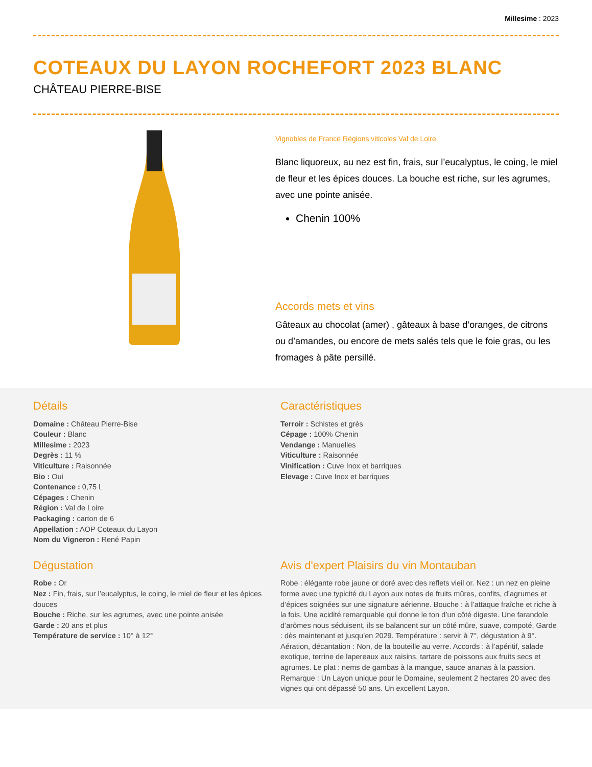Millesime : 2023
COTEAUX DU LAYON ROCHEFORT 2023 BLANC
CHÂTEAU PIERRE-BISE
Vignobles de France Régions viticoles Val de Loire
Blanc liquoreux, au nez est fin, frais, sur l’eucalyptus, le coing, le miel de fleur et les épices douces. La bouche est riche, sur les agrumes, avec une pointe anisée.
Chenin 100%
Accords mets et vins
Gâteaux au chocolat (amer) , gâteaux à base d’oranges, de citrons ou d’amandes, ou encore de mets salés tels que le foie gras, ou les fromages à pâte persillé.
Détails
Domaine : Château Pierre-Bise
Couleur : Blanc
Millesime : 2023
Degrès : 11 %
Viticulture : Raisonnée
Bio : Oui
Contenance : 0,75 L
Cépages : Chenin
Région : Val de Loire
Packaging : carton de 6
Appellation : AOP Coteaux du Layon
Nom du Vigneron : René Papin
Caractéristiques
Terroir : Schistes et grès
Cépage : 100% Chenin
Vendange : Manuelles
Viticulture : Raisonnée
Vinification : Cuve Inox et barriques
Elevage : Cuve Inox et barriques
Dégustation
Robe : Or
Nez : Fin, frais, sur l’eucalyptus, le coing, le miel de fleur et les épices douces
Bouche : Riche, sur les agrumes, avec une pointe anisée
Garde : 20 ans et plus
Température de service : 10° à 12°
Avis d'expert Plaisirs du vin Montauban
Robe : élégante robe jaune or doré avec des reflets vieil or. Nez : un nez en pleine forme avec une typicité du Layon aux notes de fruits mûres, confits, d’agrumes et d’épices soignées sur une signature aérienne. Bouche : à l’attaque fraîche et riche à la fois. Une acidité remarquable qui donne le ton d’un côté digeste. Une farandole d’arômes nous séduisent, ils se balancent sur un côté mûre, suave, compoté, Garde : dès maintenant et jusqu’en 2029. Température : servir à 7°, dégustation à 9°. Aération, décantation : Non, de la bouteille au verre. Accords : à l’apéritif, salade exotique, terrine de lapereaux aux raisins, tartare de poissons aux fruits secs et agrumes. Le plat : nems de gambas à la mangue, sauce ananas à la passion. Remarque : Un Layon unique pour le Domaine, seulement 2 hectares 20 avec des vignes qui ont dépassé 50 ans. Un excellent Layon.